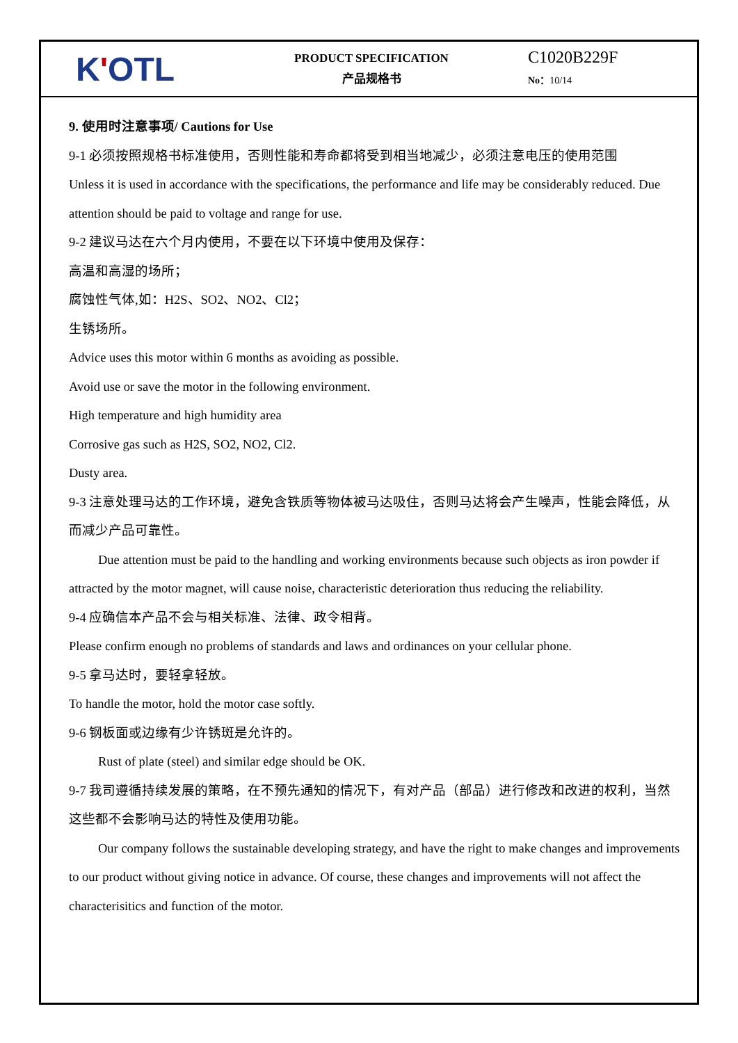KʹOTL
PRODUCT SPECIFICATION
产品规格书
C1020B229F
No：10/14
9. 使用时注意事项/ Cautions for Use
9-1 必须按照规格书标准使用，否则性能和寿命都将受到相当地减少，必须注意电压的使用范围
Unless it is used in accordance with the specifications, the performance and life may be considerably reduced. Due attention should be paid to voltage and range for use.
9-2 建议马达在六个月内使用，不要在以下环境中使用及保存：
高温和高湿的场所；
腐蚀性气体,如：H2S、SO2、NO2、Cl2；
生锈场所。
Advice uses this motor within 6 months as avoiding as possible.
Avoid use or save the motor in the following environment.
High temperature and high humidity area
Corrosive gas such as H2S, SO2, NO2, Cl2.
Dusty area.
9-3 注意处理马达的工作环境，避免含铁质等物体被马达吸住，否则马达将会产生噪声，性能会降低，从而减少产品可靠性。
Due attention must be paid to the handling and working environments because such objects as iron powder if attracted by the motor magnet, will cause noise, characteristic deterioration thus reducing the reliability.
9-4 应确信本产品不会与相关标准、法律、政令相背。
Please confirm enough no problems of standards and laws and ordinances on your cellular phone.
9-5 拿马达时，要轻拿轻放。
To handle the motor, hold the motor case softly.
9-6 钢板面或边缘有少许锈斑是允许的。
Rust of plate (steel) and similar edge should be OK.
9-7 我司遵循持续发展的策略，在不预先通知的情况下，有对产品（部品）进行修改和改进的权利，当然这些都不会影响马达的特性及使用功能。
Our company follows the sustainable developing strategy, and have the right to make changes and improvements to our product without giving notice in advance. Of course, these changes and improvements will not affect the characterisitics and function of the motor.